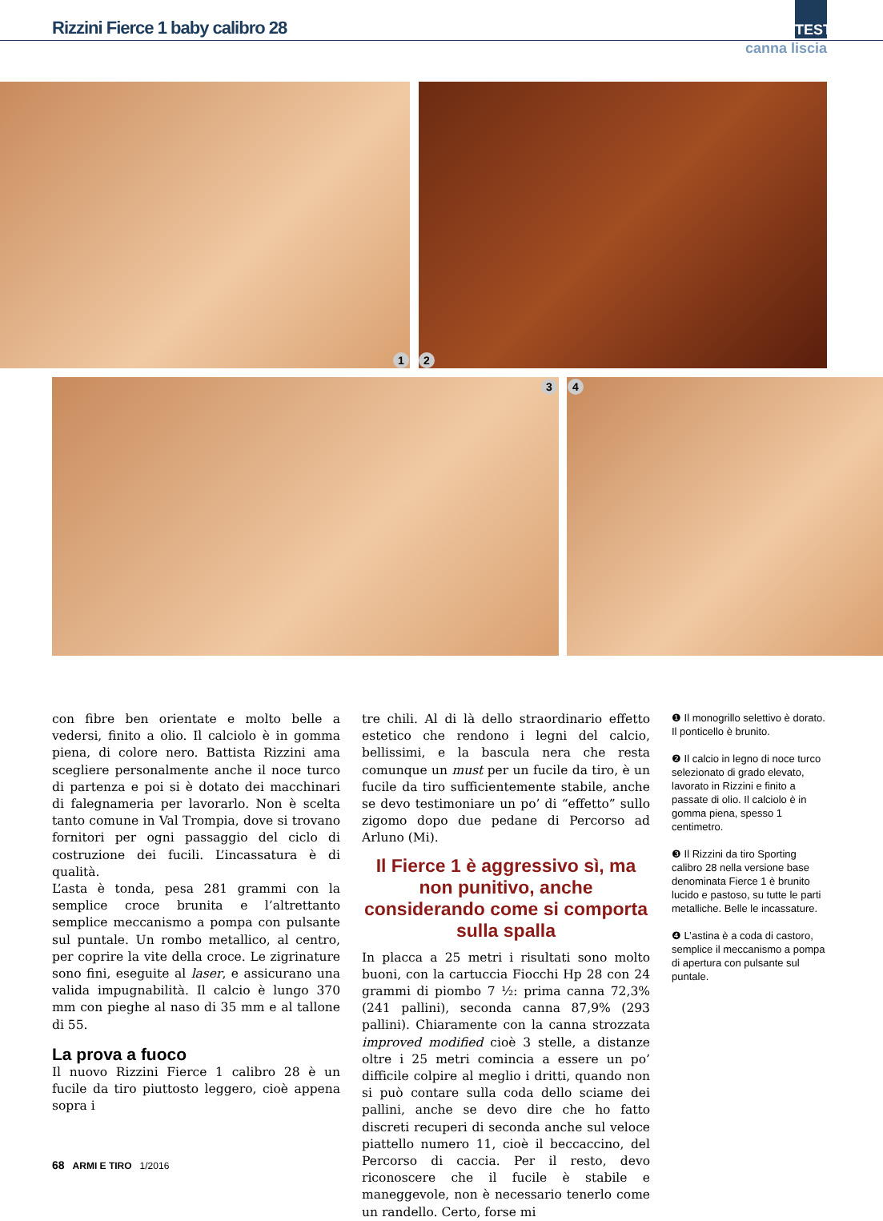Rizzini Fierce 1 baby calibro 28
TEST
canna liscia
1 2
3 4
con fibre ben orientate e molto belle a vedersi, finito a olio. Il calciolo è in gomma piena, di colore nero. Battista Rizzini ama scegliere personalmente anche il noce turco di partenza e poi si è dotato dei macchinari di falegnameria per lavorarlo. Non è scelta tanto comune in Val Trompia, dove si trovano fornitori per ogni passaggio del ciclo di costruzione dei fucili. L’incassatura è di qualità.
L’asta è tonda, pesa 281 grammi con la semplice croce brunita e l’altrettanto semplice meccanismo a pompa con pulsante sul puntale. Un rombo metallico, al centro, per coprire la vite della croce. Le zigrinature sono fini, eseguite al laser, e assicurano una valida impugnabilità. Il calcio è lungo 370 mm con pieghe al naso di 35 mm e al tallone di 55.
La prova a fuoco
Il nuovo Rizzini Fierce 1 calibro 28 è un fucile da tiro piuttosto leggero, cioè appena sopra i
tre chili. Al di là dello straordinario effetto estetico che rendono i legni del calcio, bellissimi, e la bascula nera che resta comunque un must per un fucile da tiro, è un fucile da tiro sufficientemente stabile, anche se devo testimoniare un po’ di “effetto” sullo zigomo dopo due pedane di Percorso ad Arluno (Mi).
Il Fierce 1 è aggressivo sì, ma non punitivo, anche considerando come si comporta sulla spalla
In placca a 25 metri i risultati sono molto buoni, con la cartuccia Fiocchi Hp 28 con 24 grammi di piombo 7 ½: prima canna 72,3% (241 pallini), seconda canna 87,9% (293 pallini). Chiaramente con la canna strozzata improved modified cioè 3 stelle, a distanze oltre i 25 metri comincia a essere un po’ difficile colpire al meglio i dritti, quando non si può contare sulla coda dello sciame dei pallini, anche se devo dire che ho fatto discreti recuperi di seconda anche sul veloce piattello numero 11, cioè il beccaccino, del Percorso di caccia. Per il resto, devo riconoscere che il fucile è stabile e maneggevole, non è necessario tenerlo come un randello. Certo, forse mi
❶ Il monogrillo selettivo è dorato. Il ponticello è brunito.
❷ Il calcio in legno di noce turco selezionato di grado elevato, lavorato in Rizzini e finito a passate di olio. Il calciolo è in gomma piena, spesso 1 centimetro.
❸ Il Rizzini da tiro Sporting calibro 28 nella versione base denominata Fierce 1 è brunito lucido e pastoso, su tutte le parti metalliche. Belle le incassature.
❹ L’astina è a coda di castoro, semplice il meccanismo a pompa di apertura con pulsante sul puntale.
68 ARMI E TIRO 1/2016